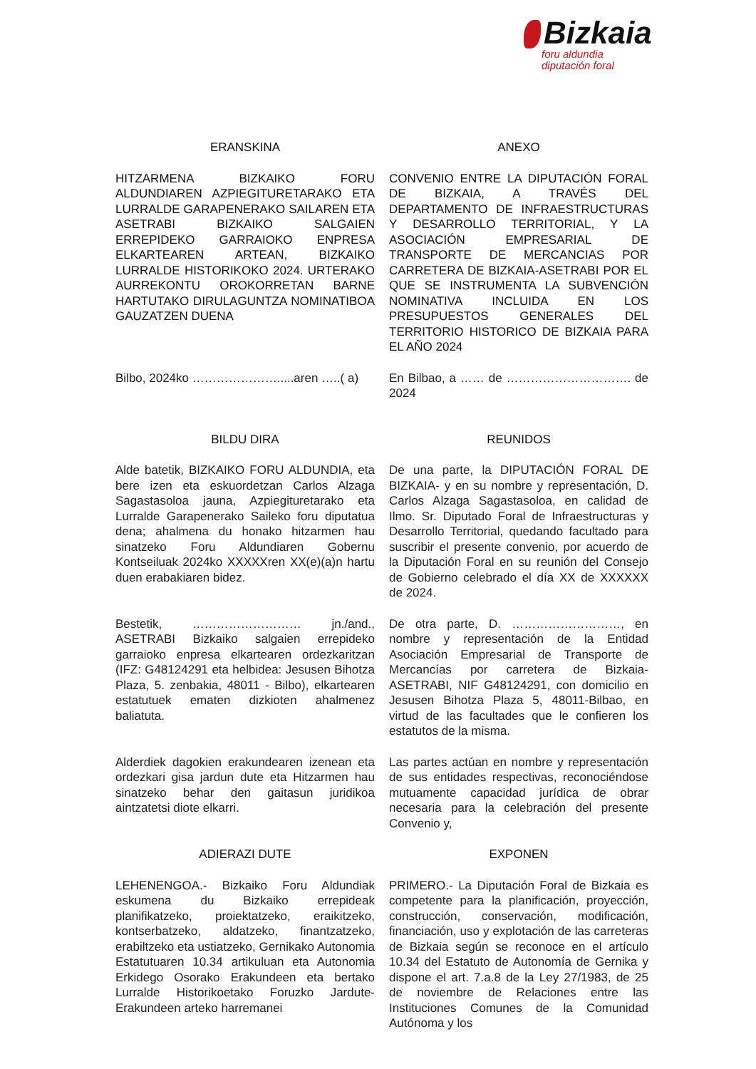Bizkaia
foru aldundia
diputación foral
ERANSKINA ANEXO
HITZARMENA BIZKAIKO FORU ALDUNDIAREN AZPIEGITURETARAKO ETA LURRALDE GARAPENERAKO SAILAREN ETA ASETRABI BIZKAIKO SALGAIEN ERREPIDEKO GARRAIOKO ENPRESA ELKARTEAREN ARTEAN, BIZKAIKO LURRALDE HISTORIKOKO 2024. URTERAKO AURREKONTU OROKORRETAN BARNE HARTUTAKO DIRULAGUNTZA NOMINATIBOA GAUZATZEN DUENA
CONVENIO ENTRE LA DIPUTACIÓN FORAL DE BIZKAIA, A TRAVÉS DEL DEPARTAMENTO DE INFRAESTRUCTURAS Y DESARROLLO TERRITORIAL, Y LA ASOCIACIÓN EMPRESARIAL DE TRANSPORTE DE MERCANCIAS POR CARRETERA DE BIZKAIA-ASETRABI POR EL QUE SE INSTRUMENTA LA SUBVENCIÓN NOMINATIVA INCLUIDA EN LOS PRESUPUESTOS GENERALES DEL TERRITORIO HISTORICO DE BIZKAIA PARA EL AÑO 2024
Bilbo, 2024ko ………………….....aren …..( a)
En Bilbao, a …… de …………………………. de 2024
BILDU DIRA REUNIDOS
Alde batetik, BIZKAIKO FORU ALDUNDIA, eta bere izen eta eskuordetzan Carlos Alzaga Sagastasoloa jauna, Azpiegituretarako eta Lurralde Garapenerako Saileko foru diputatua dena; ahalmena du honako hitzarmen hau sinatzeko Foru Aldundiaren Gobernu Kontseiluak 2024ko XXXXXren XX(e)(a)n hartu duen erabakiaren bidez.
De una parte, la DIPUTACIÓN FORAL DE BIZKAIA- y en su nombre y representación, D. Carlos Alzaga Sagastasoloa, en calidad de Ilmo. Sr. Diputado Foral de Infraestructuras y Desarrollo Territorial, quedando facultado para suscribir el presente convenio, por acuerdo de la Diputación Foral en su reunión del Consejo de Gobierno celebrado el día XX de XXXXXX de 2024.
Bestetik, ……………………… jn./and., ASETRABI Bizkaiko salgaien errepideko garraioko enpresa elkartearen ordezkaritzan (IFZ: G48124291 eta helbidea: Jesusen Bihotza Plaza, 5. zenbakia, 48011 - Bilbo), elkartearen estatutuek ematen dizkioten ahalmenez baliatuta.
De otra parte, D. ………………………, en nombre y representación de la Entidad Asociación Empresarial de Transporte de Mercancías por carretera de Bizkaia-ASETRABI, NIF G48124291, con domicilio en Jesusen Bihotza Plaza 5, 48011-Bilbao, en virtud de las facultades que le confieren los estatutos de la misma.
Alderdiek dagokien erakundearen izenean eta ordezkari gisa jardun dute eta Hitzarmen hau sinatzeko behar den gaitasun juridikoa aintzatetsi diote elkarri.
Las partes actúan en nombre y representación de sus entidades respectivas, reconociéndose mutuamente capacidad jurídica de obrar necesaria para la celebración del presente Convenio y,
ADIERAZI DUTE EXPONEN
LEHENENGOA.- Bizkaiko Foru Aldundiak eskumena du Bizkaiko errepideak planifikatzeko, proiektatzeko, eraikitzeko, kontserbatzeko, aldatzeko, finantzatzeko, erabiltzeko eta ustiatzeko, Gernikako Autonomia Estatutuaren 10.34 artikuluan eta Autonomia Erkidego Osorako Erakundeen eta bertako Lurralde Historikoetako Foruzko Jardute-Erakundeen arteko harremanei
PRIMERO.- La Diputación Foral de Bizkaia es competente para la planificación, proyección, construcción, conservación, modificación, financiación, uso y explotación de las carreteras de Bizkaia según se reconoce en el artículo 10.34 del Estatuto de Autonomía de Gernika y dispone el art. 7.a.8 de la Ley 27/1983, de 25 de noviembre de Relaciones entre las Instituciones Comunes de la Comunidad Autónoma y los